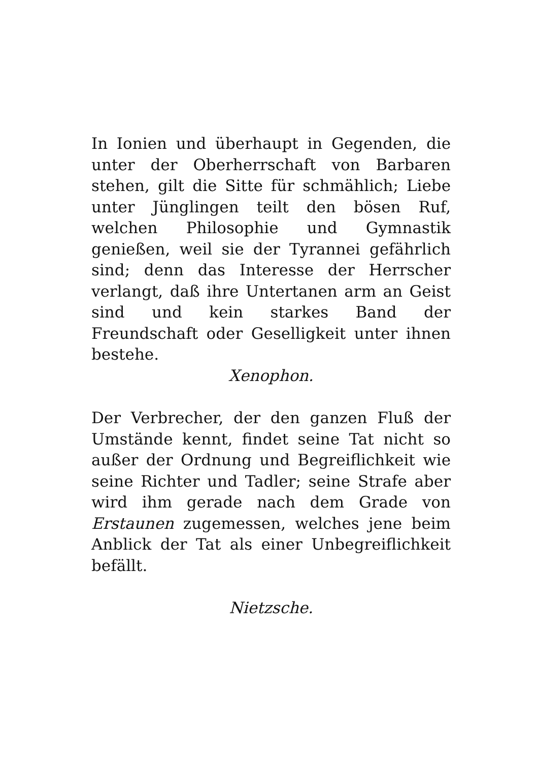In Ionien und überhaupt in Gegenden, die unter der Oberherrschaft von Barbaren stehen, gilt die Sitte für schmählich; Liebe unter Jünglingen teilt den bösen Ruf, welchen Philosophie und Gymnastik genießen, weil sie der Tyrannei gefährlich sind; denn das Interesse der Herrscher verlangt, daß ihre Untertanen arm an Geist sind und kein starkes Band der Freundschaft oder Geselligkeit unter ihnen bestehe.
Xenophon.
Der Verbrecher, der den ganzen Fluß der Umstände kennt, findet seine Tat nicht so außer der Ordnung und Begreiflichkeit wie seine Richter und Tadler; seine Strafe aber wird ihm gerade nach dem Grade von Erstaunen zugemessen, welches jene beim Anblick der Tat als einer Unbegreiflichkeit befällt.
Nietzsche.